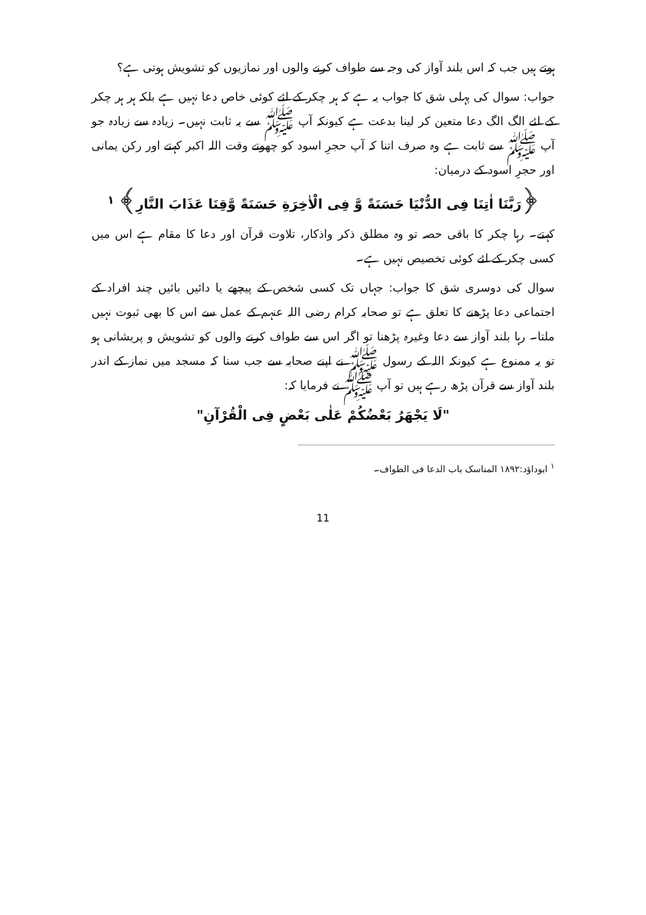ہوتے ہیں جب کہ اس بلند آواز کی وجہ سے طواف کرنے والوں اور نمازیوں کو تشویش ہوتی ہے؟
جواب: سوال کی پہلی شق کا جواب یہ ہے کہ ہر چکر کے لئے کوئی خاص دعا نہیں ہے بلکہ ہر ہر چکر کے لئے الگ الگ دعا متعین کر لینا بدعت ہے کیونکہ آپ ﷺ سے یہ ثابت نہیں۔ زیادہ سے زیادہ جو آپ ﷺ سے ثابت ہے وہ صرف اتنا کہ آپ حجرِ اسود کو چھوتے وقت اللہ اکبر کہتے اور رکن یمانی اور حجرِ اسود کے درمیان:
﴿رَبَّنَا اٰتِنَا فِی الدُّنْیَا حَسَنَةً وَّ فِی الْاٰخِرَةِ حَسَنَةً وَّقِنَا عَذَابَ النَّارِ﴾ <sup>۱</sup>
کہتے۔ رہا چکر کا باقی حصہ تو وہ مطلق ذکر واذکار، تلاوت قرآن اور دعا کا مقام ہے اس میں کسی چکر کے لئے کوئی تخصیص نہیں ہے۔
سوال کی دوسری شق کا جواب: جہاں تک کسی شخص کے پیچھے یا دائیں بائیں چند افراد کے اجتماعی دعا پڑھنے کا تعلق ہے تو صحابہ کرام رضی اللہ عنہم کے عمل سے اس کا بھی ثبوت نہیں ملتا۔ رہا بلند آواز سے دعا وغیرہ پڑھنا تو اگر اس سے طواف کرنے والوں کو تشویش و پریشانی ہو تو یہ ممنوع ہے کیونکہ اللہ کے رسول ﷺ نے اپنے صحابہ سے جب سنا کہ مسجد میں نماز کے اندر بلند آواز سے قرآن پڑھ رہے ہیں تو آپ ﷺ نے فرمایا کہ:
"لَا یَجْهَرُ بَعْضُکُمْ عَلٰی بَعْضٍ فِی الْقُرْآنِ"
<sup>۱</sup> ابوداؤد:۱۸۹۲ المناسک باب الدعا فی الطواف۔
11